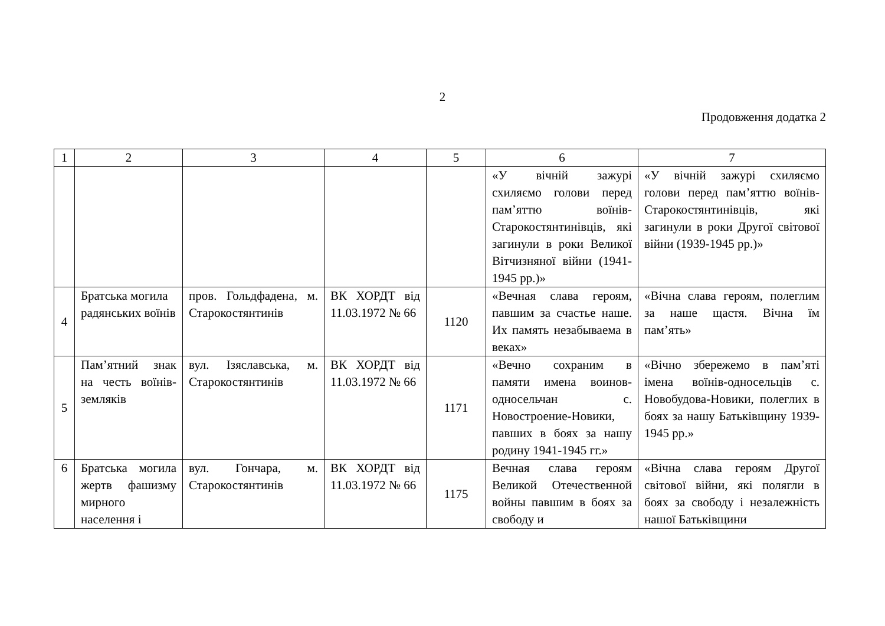2
Продовження додатка 2
| 1 | 2 | 3 | 4 | 5 | 6 | 7 |
| --- | --- | --- | --- | --- | --- | --- |
| | | | | | «У вічній зажурі схиляємо голови перед пам’яттю воїнів-Старокостянтинівців, які загинули в роки Великої Вітчизняної війни (1941-1945 рр.)» | «У вічній зажурі схиляємо голови перед пам’яттю воїнів-Старокостянтинівців, які загинули в роки Другої світової війни (1939-1945 рр.)» |
| 4 | Братська могила радянських воїнів | пров. Гольдфадена, м. Старокостянтинів | ВК ХОРДТ від 11.03.1972 № 66 | 1120 | «Вечная слава героям, павшим за счастье наше. Их память незабываема в веках» | «Вічна слава героям, полеглим за наше щастя. Вічна їм пам’ять» |
| 5 | Пам’ятний знак на честь воїнів-земляків | вул. Ізяславська, м. Старокостянтинів | ВК ХОРДТ від 11.03.1972 № 66 | 1171 | «Вечно сохраним в памяти имена воинов-односельчан с. Новостроение-Новики, павших в боях за нашу родину 1941-1945 гг.» | «Вічно збережемо в пам’яті імена воїнів-односельців с. Новобудова-Новики, полеглих в боях за нашу Батьківщину 1939-1945 рр.» |
| 6 | Братська могила жертв фашизму мирного населення і | вул. Гончара, м. Старокостянтинів | ВК ХОРДТ від 11.03.1972 № 66 | 1175 | Вечная слава героям Великой Отечественной войны павшим в боях за свободу и | «Вічна слава героям Другої світової війни, які полягли в боях за свободу і незалежність нашої Батьківщини |